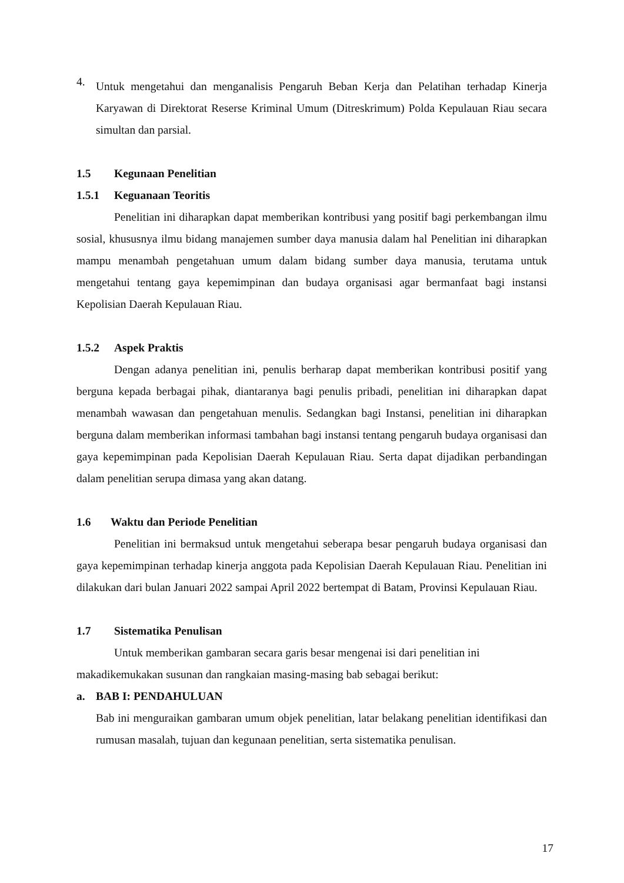4.
Untuk mengetahui dan menganalisis Pengaruh Beban Kerja dan Pelatihan terhadap Kinerja Karyawan di Direktorat Reserse Kriminal Umum (Ditreskrimum) Polda Kepulauan Riau secara simultan dan parsial.
1.5 Kegunaan Penelitian
1.5.1 Keguanaan Teoritis
Penelitian ini diharapkan dapat memberikan kontribusi yang positif bagi perkembangan ilmu sosial, khususnya ilmu bidang manajemen sumber daya manusia dalam hal Penelitian ini diharapkan mampu menambah pengetahuan umum dalam bidang sumber daya manusia, terutama untuk mengetahui tentang gaya kepemimpinan dan budaya organisasi agar bermanfaat bagi instansi Kepolisian Daerah Kepulauan Riau.
1.5.2 Aspek Praktis
Dengan adanya penelitian ini, penulis berharap dapat memberikan kontribusi positif yang berguna kepada berbagai pihak, diantaranya bagi penulis pribadi, penelitian ini diharapkan dapat menambah wawasan dan pengetahuan menulis. Sedangkan bagi Instansi, penelitian ini diharapkan berguna dalam memberikan informasi tambahan bagi instansi tentang pengaruh budaya organisasi dan gaya kepemimpinan pada Kepolisian Daerah Kepulauan Riau. Serta dapat dijadikan perbandingan dalam penelitian serupa dimasa yang akan datang.
1.6 Waktu dan Periode Penelitian
Penelitian ini bermaksud untuk mengetahui seberapa besar pengaruh budaya organisasi dan gaya kepemimpinan terhadap kinerja anggota pada Kepolisian Daerah Kepulauan Riau. Penelitian ini dilakukan dari bulan Januari 2022 sampai April 2022 bertempat di Batam, Provinsi Kepulauan Riau.
1.7 Sistematika Penulisan
Untuk memberikan gambaran secara garis besar mengenai isi dari penelitian ini makadikemukakan susunan dan rangkaian masing-masing bab sebagai berikut:
a. BAB I: PENDAHULUAN
Bab ini menguraikan gambaran umum objek penelitian, latar belakang penelitian identifikasi dan rumusan masalah, tujuan dan kegunaan penelitian, serta sistematika penulisan.
17